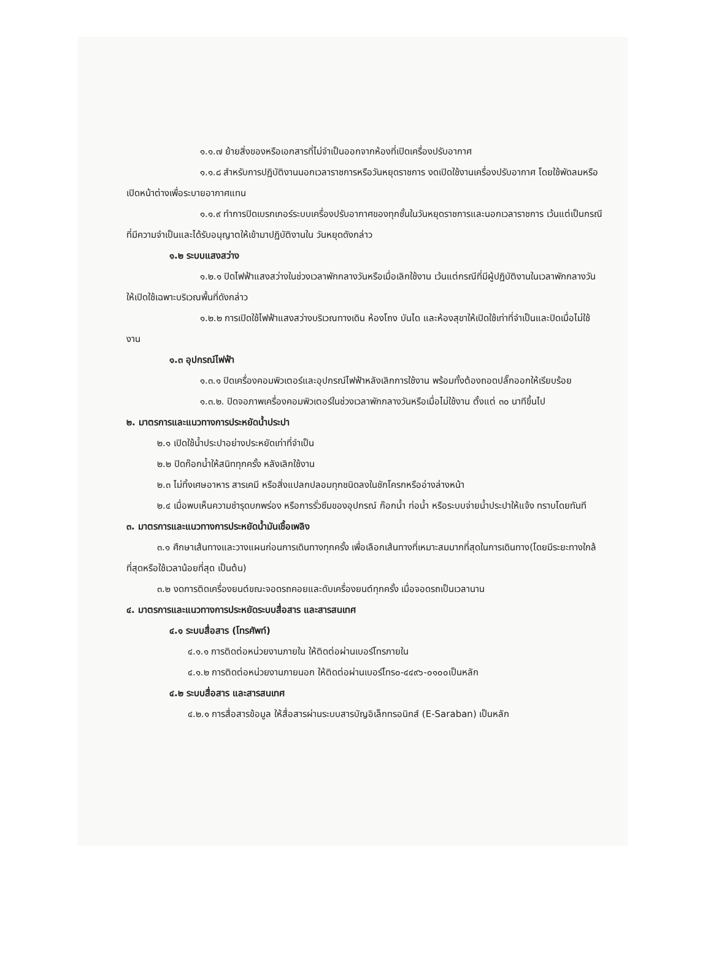๑.๑.๗ ย้ายสิ่งของหรือเอกสารที่ไม่จำเป็นออกจากห้องที่เปิดเครื่องปรับอากาศ
๑.๑.๘ สำหรับการปฏิบัติงานนอกเวลาราชการหรือวันหยุดราชการ งดเปิดใช้งานเครื่องปรับอากาศ โดยใช้พัดลมหรือเปิดหน้าต่างเพื่อระบายอากาศแทน
๑.๑.๙ ทำการปิดเบรกเกอร์ระบบเครื่องปรับอากาศของทุกชั้นในวันหยุดราชการและนอกเวลาราชการ เว้นแต่เป็นกรณีที่มีความจำเป็นและได้รับอนุญาตให้เข้ามาปฏิบัติงานใน วันหยุดดังกล่าว
๑.๒ ระบบแสงสว่าง
๑.๒.๑ ปิดไฟฟ้าแสงสว่างในช่วงเวลาพักกลางวันหรือเมื่อเลิกใช้งาน เว้นแต่กรณีที่มีผู้ปฏิบัติงานในเวลาพักกลางวันให้เปิดใช้เฉพาะบริเวณพื้นที่ดังกล่าว
๑.๒.๒ การเปิดใช้ไฟฟ้าแสงสว่างบริเวณทางเดิน ห้องโถง บันได และห้องสุขาให้เปิดใช้เท่าที่จำเป็นและปิดเมื่อไม่ใช้งาน
๑.๓ อุปกรณ์ไฟฟ้า
๑.๓.๑ ปิดเครื่องคอมพิวเตอร์และอุปกรณ์ไฟฟ้าหลังเลิกการใช้งาน พร้อมทั้งต้องถอดปลั๊กออกให้เรียบร้อย
๑.๓.๒. ปิดจอภาพเครื่องคอมพิวเตอร์ในช่วงเวลาพักกลางวันหรือเมื่อไม่ใช้งาน ตั้งแต่ ๓๐ นาทีขึ้นไป
๒. มาตรการและแนวทางการประหยัดน้ำประปา
๒.๑ เปิดใช้น้ำประปาอย่างประหยัดเท่าที่จำเป็น
๒.๒ ปิดก๊อกน้ำให้สนิททุกครั้ง หลังเลิกใช้งาน
๒.๓ ไม่ทิ้งเศษอาหาร สารเคมี หรือสิ่งแปลกปลอมทุกชนิดลงในชักโครกหรืออ่างล่างหน้า
๒.๔ เมื่อพบเห็นความชำรุดบกพร่อง หรือการรั่วซึมของอุปกรณ์ ก๊อกน้ำ ท่อน้ำ หรือระบบจ่ายน้ำประปาให้แจ้ง ทราบโดยทันที
๓. มาตรการและแนวทางการประหยัดน้ำมันเชื้อเพลิง
๓.๑ ศึกษาเส้นทางและวางแผนก่อนการเดินทางทุกครั้ง เพื่อเลือกเส้นทางที่เหมาะสมมากที่สุดในการเดินทาง(โดยมีระยะทางใกล้ที่สุดหรือใช้เวลาน้อยที่สุด เป็นต้น)
๓.๒ งดการติดเครื่องยนต์ขณะจอดรถคอยและดับเครื่องยนต์ทุกครั้ง เมื่อจอดรถเป็นเวลานาน
๔. มาตรการและแนวทางการประหยัดระบบสื่อสาร และสารสนเทศ
๔.๑ ระบบสื่อสาร (โทรศัพท์)
๔.๑.๑ การติดต่อหน่วยงานภายใน ให้ติดต่อผ่านเบอร์โทรภายใน
๔.๑.๒ การติดต่อหน่วยงานภายนอก ให้ติดต่อผ่านเบอร์โทร๐-๔๔๙๖-๐๑๐๐เป็นหลัก
๔.๒ ระบบสื่อสาร และสารสนเทศ
๔.๒.๑ การสื่อสารข้อมูล ให้สื่อสารผ่านระบบสารบัญอิเล็กทรอนิกส์ (E-Saraban) เป็นหลัก